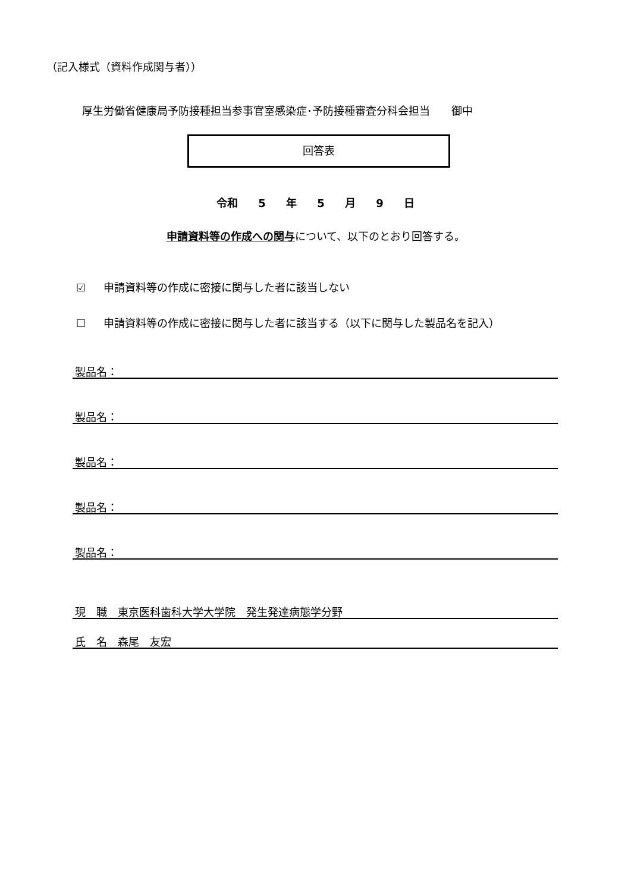（記入様式（資料作成関与者））
厚生労働省健康局予防接種担当参事官室感染症･予防接種審査分科会担当　　御中
回答表
令和 5 年 5 月 9 日
申請資料等の作成への関与について、以下のとおり回答する。
☑ 申請資料等の作成に密接に関与した者に該当しない
☐ 申請資料等の作成に密接に関与した者に該当する（以下に関与した製品名を記入）
製品名：
製品名：
製品名：
製品名：
製品名：
現　職　東京医科歯科大学大学院　発生発達病態学分野
氏　名　森尾　友宏